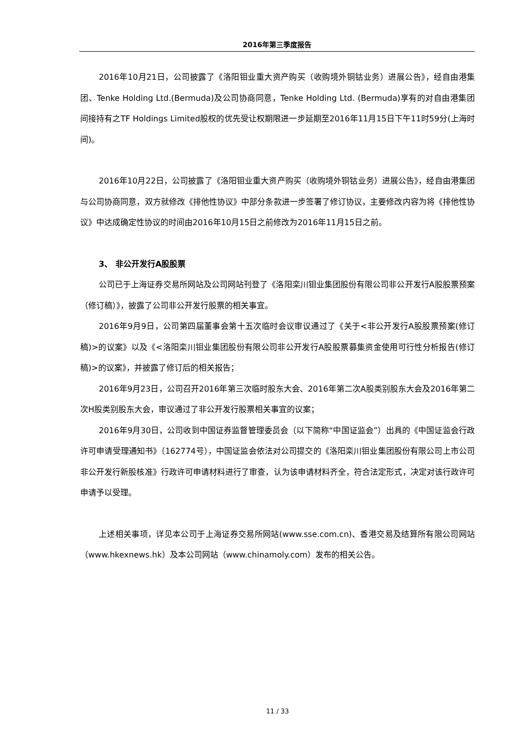2016年第三季度报告
2016年10月21日，公司披露了《洛阳钼业重大资产购买（收购境外铜钴业务）进展公告》，经自由港集团、Tenke Holding Ltd.(Bermuda)及公司协商同意，Tenke Holding Ltd. (Bermuda)享有的对自由港集团间接持有之TF Holdings Limited股权的优先受让权期限进一步延期至2016年11月15日下午11时59分(上海时间)。
2016年10月22日，公司披露了《洛阳钼业重大资产购买（收购境外铜钴业务）进展公告》，经自由港集团与公司协商同意，双方就修改《排他性协议》中部分条款进一步签署了修订协议，主要修改内容为将《排他性协议》中达成确定性协议的时间由2016年10月15日之前修改为2016年11月15日之前。
3、 非公开发行A股股票
公司已于上海证券交易所网站及公司网站刊登了《洛阳栾川钼业集团股份有限公司非公开发行A股股票预案（修订稿）》，披露了公司非公开发行股票的相关事宜。
2016年9月9日，公司第四届董事会第十五次临时会议审议通过了《关于<非公开发行A股股票预案(修订稿)>的议案》以及《<洛阳栾川钼业集团股份有限公司非公开发行A股股票募集资金使用可行性分析报告(修订稿)>的议案》，并披露了修订后的相关报告；
2016年9月23日，公司召开2016年第三次临时股东大会、2016年第二次A股类别股东大会及2016年第二次H股类别股东大会，审议通过了非公开发行股票相关事宜的议案；
2016年9月30日，公司收到中国证券监督管理委员会（以下简称“中国证监会”）出具的《中国证监会行政许可申请受理通知书》（162774号），中国证监会依法对公司提交的《洛阳栾川钼业集团股份有限公司上市公司非公开发行新股核准》行政许可申请材料进行了审查，认为该申请材料齐全，符合法定形式，决定对该行政许可申请予以受理。
上述相关事项，详见本公司于上海证券交易所网站(www.sse.com.cn)、香港交易及结算所有限公司网站（www.hkexnews.hk）及本公司网站（www.chinamoly.com）发布的相关公告。
11 / 33